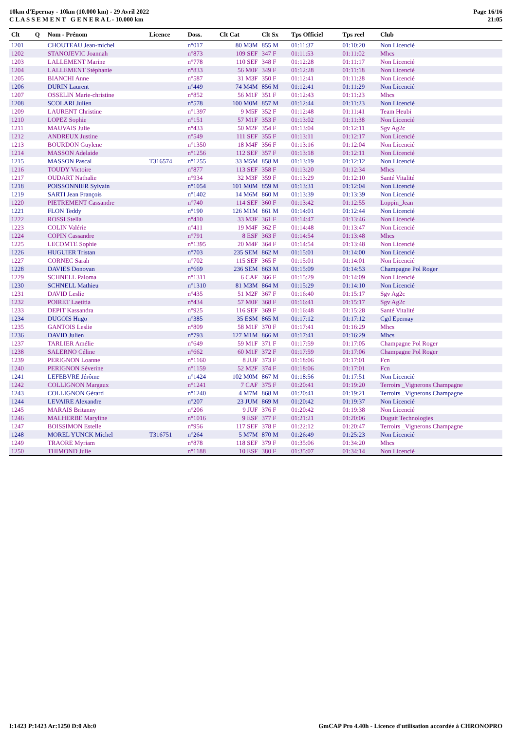10km d'Epernay - 10km (10.000 km) - 29 Avril 2022
C L A S S E M E N T G E N E R A L - 10.000 km
Page 16/16
21:05
| Clt | Q | Nom - Prénom | Licence | Doss. | Clt Cat | Clt Sx | Tps Officiel | Tps reel | Club |
| --- | --- | --- | --- | --- | --- | --- | --- | --- | --- |
| 1201 | | CHOUTEAU Jean-michel | | n°017 | 80 M3M | 855 M | 01:11:37 | 01:10:20 | Non Licencié |
| 1202 | | STANOJEVIC Joannah | | n°873 | 109 SEF | 347 F | 01:11:53 | 01:11:02 | Mhcs |
| 1203 | | LALLEMENT Marine | | n°778 | 110 SEF | 348 F | 01:12:28 | 01:11:17 | Non Licencié |
| 1204 | | LALLEMENT Stéphanie | | n°833 | 56 M0F | 349 F | 01:12:28 | 01:11:18 | Non Licencié |
| 1205 | | BIANCHI Anne | | n°587 | 31 M3F | 350 F | 01:12:41 | 01:11:28 | Non Licencié |
| 1206 | | DURIN Laurent | | n°449 | 74 M4M | 856 M | 01:12:41 | 01:11:29 | Non Licencié |
| 1207 | | OSSELIN Marie-christine | | n°852 | 56 M1F | 351 F | 01:12:43 | 01:11:23 | Mhcs |
| 1208 | | SCOLARI Julien | | n°578 | 100 M0M | 857 M | 01:12:44 | 01:11:23 | Non Licencié |
| 1209 | | LAURENT Christine | | n°1397 | 9 M5F | 352 F | 01:12:48 | 01:11:41 | Team Heubi |
| 1210 | | LOPEZ Sophie | | n°151 | 57 M1F | 353 F | 01:13:02 | 01:11:38 | Non Licencié |
| 1211 | | MAUVAIS Julie | | n°433 | 50 M2F | 354 F | 01:13:04 | 01:12:11 | Sgv Ag2c |
| 1212 | | ANDREUX Justine | | n°549 | 111 SEF | 355 F | 01:13:11 | 01:12:17 | Non Licencié |
| 1213 | | BOURDON Guylene | | n°1350 | 18 M4F | 356 F | 01:13:16 | 01:12:04 | Non Licencié |
| 1214 | | MASSON Adelaide | | n°1256 | 112 SEF | 357 F | 01:13:18 | 01:12:11 | Non Licencié |
| 1215 | | MASSON Pascal | T316574 | n°1255 | 33 M5M | 858 M | 01:13:19 | 01:12:12 | Non Licencié |
| 1216 | | TOUDY Victoire | | n°877 | 113 SEF | 358 F | 01:13:20 | 01:12:34 | Mhcs |
| 1217 | | OUDART Nathalie | | n°934 | 32 M3F | 359 F | 01:13:29 | 01:12:10 | Santé Vitalité |
| 1218 | | POISSONNIER Sylvain | | n°1054 | 101 M0M | 859 M | 01:13:31 | 01:12:04 | Non Licencié |
| 1219 | | SARTI Jean François | | n°1402 | 14 M6M | 860 M | 01:13:39 | 01:13:39 | Non Licencié |
| 1220 | | PIETREMENT Cassandre | | n°740 | 114 SEF | 360 F | 01:13:42 | 01:12:55 | Loppin_Jean |
| 1221 | | FLON Teddy | | n°190 | 126 M1M | 861 M | 01:14:01 | 01:12:44 | Non Licencié |
| 1222 | | ROSSI Stella | | n°410 | 33 M3F | 361 F | 01:14:47 | 01:13:46 | Non Licencié |
| 1223 | | COLIN Valérie | | n°411 | 19 M4F | 362 F | 01:14:48 | 01:13:47 | Non Licencié |
| 1224 | | COPIN Cassandre | | n°791 | 8 ESF | 363 F | 01:14:54 | 01:13:48 | Mhcs |
| 1225 | | LECOMTE Sophie | | n°1395 | 20 M4F | 364 F | 01:14:54 | 01:13:48 | Non Licencié |
| 1226 | | HUGUIER Tristan | | n°703 | 235 SEM | 862 M | 01:15:01 | 01:14:00 | Non Licencié |
| 1227 | | CORNEC Sarah | | n°702 | 115 SEF | 365 F | 01:15:01 | 01:14:01 | Non Licencié |
| 1228 | | DAVIES Donovan | | n°669 | 236 SEM | 863 M | 01:15:09 | 01:14:53 | Champagne Pol Roger |
| 1229 | | SCHNELL Paloma | | n°1311 | 6 CAF | 366 F | 01:15:29 | 01:14:09 | Non Licencié |
| 1230 | | SCHNELL Mathieu | | n°1310 | 81 M3M | 864 M | 01:15:29 | 01:14:10 | Non Licencié |
| 1231 | | DAVID Leslie | | n°435 | 51 M2F | 367 F | 01:16:40 | 01:15:17 | Sgv Ag2c |
| 1232 | | POIRET Laetitia | | n°434 | 57 M0F | 368 F | 01:16:41 | 01:15:17 | Sgv Ag2c |
| 1233 | | DEPIT Kassandra | | n°925 | 116 SEF | 369 F | 01:16:48 | 01:15:28 | Santé Vitalité |
| 1234 | | DUGOIS Hugo | | n°385 | 35 ESM | 865 M | 01:17:12 | 01:17:12 | Cgd Epernay |
| 1235 | | GANTOIS Leslie | | n°809 | 58 M1F | 370 F | 01:17:41 | 01:16:29 | Mhcs |
| 1236 | | DAVID Julien | | n°793 | 127 M1M | 866 M | 01:17:41 | 01:16:29 | Mhcs |
| 1237 | | TARLIER Amélie | | n°649 | 59 M1F | 371 F | 01:17:59 | 01:17:05 | Champagne Pol Roger |
| 1238 | | SALERNO Céline | | n°662 | 60 M1F | 372 F | 01:17:59 | 01:17:06 | Champagne Pol Roger |
| 1239 | | PERIGNON Loanne | | n°1160 | 8 JUF | 373 F | 01:18:06 | 01:17:01 | Fcn |
| 1240 | | PERIGNON Séverine | | n°1159 | 52 M2F | 374 F | 01:18:06 | 01:17:01 | Fcn |
| 1241 | | LEFEBVRE Jérôme | | n°1424 | 102 M0M | 867 M | 01:18:56 | 01:17:51 | Non Licencié |
| 1242 | | COLLIGNON Margaux | | n°1241 | 7 CAF | 375 F | 01:20:41 | 01:19:20 | Terroirs _Vignerons Champagne |
| 1243 | | COLLIGNON Gérard | | n°1240 | 4 M7M | 868 M | 01:20:41 | 01:19:21 | Terroirs _Vignerons Champagne |
| 1244 | | LEVAIRE Alexandre | | n°207 | 23 JUM | 869 M | 01:20:42 | 01:19:37 | Non Licencié |
| 1245 | | MARAIS Britanny | | n°206 | 9 JUF | 376 F | 01:20:42 | 01:19:38 | Non Licencié |
| 1246 | | MALHERBE Maryline | | n°1016 | 9 ESF | 377 F | 01:21:21 | 01:20:06 | Duguit Technologies |
| 1247 | | BOISSIMON Estelle | | n°956 | 117 SEF | 378 F | 01:22:12 | 01:20:47 | Terroirs _Vignerons Champagne |
| 1248 | | MOREL YUNCK Michel | T316751 | n°264 | 5 M7M | 870 M | 01:26:49 | 01:25:23 | Non Licencié |
| 1249 | | TRAORE Myriam | | n°878 | 118 SEF | 379 F | 01:35:06 | 01:34:20 | Mhcs |
| 1250 | | THIMOND Julie | | n°1188 | 10 ESF | 380 F | 01:35:07 | 01:34:14 | Non Licencié |
I:1423 P:1423 Ar:1250 D:0 Ab:0 GmCAP Pro 4.40h - Licence d'utilisation accordée à CHRONOPRO